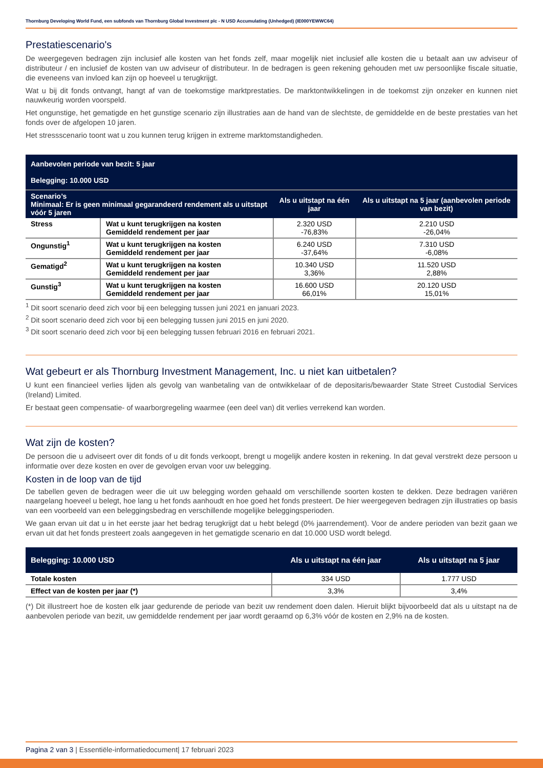Thornburg Developing World Fund, een subfonds van Thornburg Global Investment plc - N USD Accumulating (Unhedged) (IE000YEWWC64)
Prestatiescenario's
De weergegeven bedragen zijn inclusief alle kosten van het fonds zelf, maar mogelijk niet inclusief alle kosten die u betaalt aan uw adviseur of distributeur / en inclusief de kosten van uw adviseur of distributeur. In de bedragen is geen rekening gehouden met uw persoonlijke fiscale situatie, die eveneens van invloed kan zijn op hoeveel u terugkrijgt.
Wat u bij dit fonds ontvangt, hangt af van de toekomstige marktprestaties. De marktontwikkelingen in de toekomst zijn onzeker en kunnen niet nauwkeurig worden voorspeld.
Het ongunstige, het gematigde en het gunstige scenario zijn illustraties aan de hand van de slechtste, de gemiddelde en de beste prestaties van het fonds over de afgelopen 10 jaren.
Het stressscenario toont wat u zou kunnen terug krijgen in extreme marktomstandigheden.
| Aanbevolen periode van bezit: 5 jaar Belegging: 10.000 USD | | | |
| Scenario’s Minimaal: Er is geen minimaal gegarandeerd rendement als u uitstapt vóór 5 jaren | | Als u uitstapt na één jaar | Als u uitstapt na 5 jaar (aanbevolen periode van bezit) |
| Stress | Wat u kunt terugkrijgen na kosten Gemiddeld rendement per jaar | 2.320 USD -76,83% | 2.210 USD -26,04% |
| Ongunstig<sup>1</sup> | Wat u kunt terugkrijgen na kosten Gemiddeld rendement per jaar | 6.240 USD -37,64% | 7.310 USD -6,08% |
| Gematigd<sup>2</sup> | Wat u kunt terugkrijgen na kosten Gemiddeld rendement per jaar | 10.340 USD 3,36% | 11.520 USD 2,88% |
| Gunstig<sup>3</sup> | Wat u kunt terugkrijgen na kosten Gemiddeld rendement per jaar | 16.600 USD 66,01% | 20.120 USD 15,01% |
<sup>1</sup> Dit soort scenario deed zich voor bij een belegging tussen juni 2021 en januari 2023.
<sup>2</sup> Dit soort scenario deed zich voor bij een belegging tussen juni 2015 en juni 2020.
<sup>3</sup> Dit soort scenario deed zich voor bij een belegging tussen februari 2016 en februari 2021.
Wat gebeurt er als Thornburg Investment Management, Inc. u niet kan uitbetalen?
U kunt een financieel verlies lijden als gevolg van wanbetaling van de ontwikkelaar of de depositaris/bewaarder State Street Custodial Services (Ireland) Limited.
Er bestaat geen compensatie- of waarborgregeling waarmee (een deel van) dit verlies verrekend kan worden.
Wat zijn de kosten?
De persoon die u adviseert over dit fonds of u dit fonds verkoopt, brengt u mogelijk andere kosten in rekening. In dat geval verstrekt deze persoon u informatie over deze kosten en over de gevolgen ervan voor uw belegging.
Kosten in de loop van de tijd
De tabellen geven de bedragen weer die uit uw belegging worden gehaald om verschillende soorten kosten te dekken. Deze bedragen variëren naargelang hoeveel u belegt, hoe lang u het fonds aanhoudt en hoe goed het fonds presteert. De hier weergegeven bedragen zijn illustraties op basis van een voorbeeld van een beleggingsbedrag en verschillende mogelijke beleggingsperioden.
We gaan ervan uit dat u in het eerste jaar het bedrag terugkrijgt dat u hebt belegd (0% jaarrendement). Voor de andere perioden van bezit gaan we ervan uit dat het fonds presteert zoals aangegeven in het gematigde scenario en dat 10.000 USD wordt belegd.
| Belegging: 10.000 USD | Als u uitstapt na één jaar | Als u uitstapt na 5 jaar |
| --- | --- | --- |
| Totale kosten | 334 USD | 1.777 USD |
| Effect van de kosten per jaar (*) | 3,3% | 3,4% |
(*) Dit illustreert hoe de kosten elk jaar gedurende de periode van bezit uw rendement doen dalen. Hieruit blijkt bijvoorbeeld dat als u uitstapt na de aanbevolen periode van bezit, uw gemiddelde rendement per jaar wordt geraamd op 6,3% vóór de kosten en 2,9% na de kosten.
Pagina 2 van 3 | Essentiële-informatiedocument| 17 februari 2023